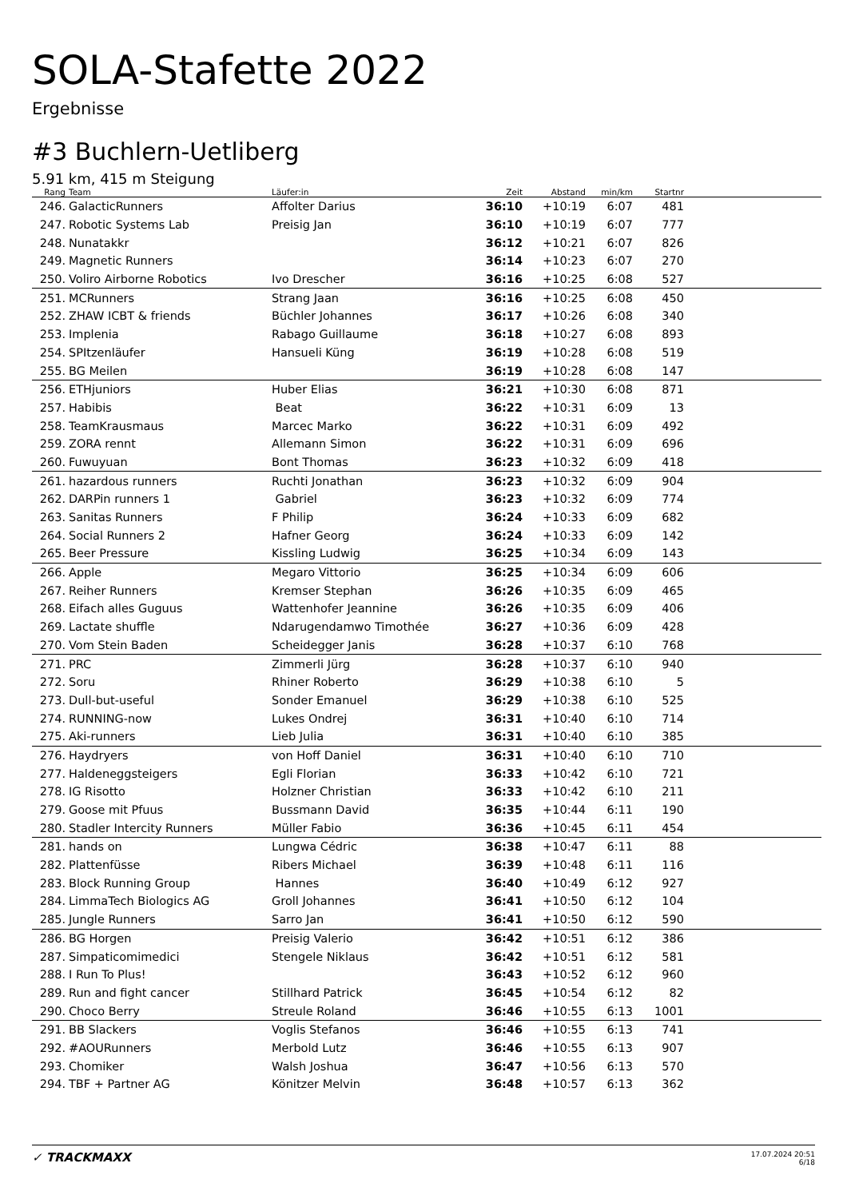SOLA-Stafette 2022
Ergebnisse
#3 Buchlern-Uetliberg
5.91 km, 415 m Steigung
| Rang | Team | Läufer:in | Zeit | Abstand | min/km | Startnr | |
| --- | --- | --- | --- | --- | --- | --- | --- |
| 246. | GalacticRunners | Affolter Darius | 36:10 | +10:19 | 6:07 | 481 | |
| 247. | Robotic Systems Lab | Preisig Jan | 36:10 | +10:19 | 6:07 | 777 | |
| 248. | Nunatakkr | | 36:12 | +10:21 | 6:07 | 826 | |
| 249. | Magnetic Runners | | 36:14 | +10:23 | 6:07 | 270 | |
| 250. | Voliro Airborne Robotics | Ivo Drescher | 36:16 | +10:25 | 6:08 | 527 | |
| 251. | MCRunners | Strang Jaan | 36:16 | +10:25 | 6:08 | 450 | |
| 252. | ZHAW ICBT & friends | Büchler Johannes | 36:17 | +10:26 | 6:08 | 340 | |
| 253. | Implenia | Rabago Guillaume | 36:18 | +10:27 | 6:08 | 893 | |
| 254. | SPItzenläufer | Hansueli Küng | 36:19 | +10:28 | 6:08 | 519 | |
| 255. | BG Meilen | | 36:19 | +10:28 | 6:08 | 147 | |
| 256. | ETHjuniors | Huber Elias | 36:21 | +10:30 | 6:08 | 871 | |
| 257. | Habibis | Beat | 36:22 | +10:31 | 6:09 | 13 | |
| 258. | TeamKrausmaus | Marcec Marko | 36:22 | +10:31 | 6:09 | 492 | |
| 259. | ZORA rennt | Allemann Simon | 36:22 | +10:31 | 6:09 | 696 | |
| 260. | Fuwuyuan | Bont Thomas | 36:23 | +10:32 | 6:09 | 418 | |
| 261. | hazardous runners | Ruchti Jonathan | 36:23 | +10:32 | 6:09 | 904 | |
| 262. | DARPin runners 1 | Gabriel | 36:23 | +10:32 | 6:09 | 774 | |
| 263. | Sanitas Runners | F Philip | 36:24 | +10:33 | 6:09 | 682 | |
| 264. | Social Runners 2 | Hafner Georg | 36:24 | +10:33 | 6:09 | 142 | |
| 265. | Beer Pressure | Kissling Ludwig | 36:25 | +10:34 | 6:09 | 143 | |
| 266. | Apple | Megaro Vittorio | 36:25 | +10:34 | 6:09 | 606 | |
| 267. | Reiher Runners | Kremser Stephan | 36:26 | +10:35 | 6:09 | 465 | |
| 268. | Eifach alles Guguus | Wattenhofer Jeannine | 36:26 | +10:35 | 6:09 | 406 | |
| 269. | Lactate shuffle | Ndarugendamwo Timothée | 36:27 | +10:36 | 6:09 | 428 | |
| 270. | Vom Stein Baden | Scheidegger Janis | 36:28 | +10:37 | 6:10 | 768 | |
| 271. | PRC | Zimmerli Jürg | 36:28 | +10:37 | 6:10 | 940 | |
| 272. | Soru | Rhiner Roberto | 36:29 | +10:38 | 6:10 | 5 | |
| 273. | Dull-but-useful | Sonder Emanuel | 36:29 | +10:38 | 6:10 | 525 | |
| 274. | RUNNING-now | Lukes Ondrej | 36:31 | +10:40 | 6:10 | 714 | |
| 275. | Aki-runners | Lieb Julia | 36:31 | +10:40 | 6:10 | 385 | |
| 276. | Haydryers | von Hoff Daniel | 36:31 | +10:40 | 6:10 | 710 | |
| 277. | Haldeneggsteigers | Egli Florian | 36:33 | +10:42 | 6:10 | 721 | |
| 278. | IG Risotto | Holzner Christian | 36:33 | +10:42 | 6:10 | 211 | |
| 279. | Goose mit Pfuus | Bussmann David | 36:35 | +10:44 | 6:11 | 190 | |
| 280. | Stadler Intercity Runners | Müller Fabio | 36:36 | +10:45 | 6:11 | 454 | |
| 281. | hands on | Lungwa Cédric | 36:38 | +10:47 | 6:11 | 88 | |
| 282. | Plattenfüsse | Ribers Michael | 36:39 | +10:48 | 6:11 | 116 | |
| 283. | Block Running Group | Hannes | 36:40 | +10:49 | 6:12 | 927 | |
| 284. | LimmaTech Biologics AG | Groll Johannes | 36:41 | +10:50 | 6:12 | 104 | |
| 285. | Jungle Runners | Sarro Jan | 36:41 | +10:50 | 6:12 | 590 | |
| 286. | BG Horgen | Preisig Valerio | 36:42 | +10:51 | 6:12 | 386 | |
| 287. | Simpaticomimedici | Stengele Niklaus | 36:42 | +10:51 | 6:12 | 581 | |
| 288. | I Run To Plus! | | 36:43 | +10:52 | 6:12 | 960 | |
| 289. | Run and fight cancer | Stillhard Patrick | 36:45 | +10:54 | 6:12 | 82 | |
| 290. | Choco Berry | Streule Roland | 36:46 | +10:55 | 6:13 | 1001 | |
| 291. | BB Slackers | Voglis Stefanos | 36:46 | +10:55 | 6:13 | 741 | |
| 292. | #AOURunners | Merbold Lutz | 36:46 | +10:55 | 6:13 | 907 | |
| 293. | Chomiker | Walsh Joshua | 36:47 | +10:56 | 6:13 | 570 | |
| 294. | TBF + Partner AG | Könitzer Melvin | 36:48 | +10:57 | 6:13 | 362 | |
✓ TRACKMAXX
17.07.2024 20:51
6/18